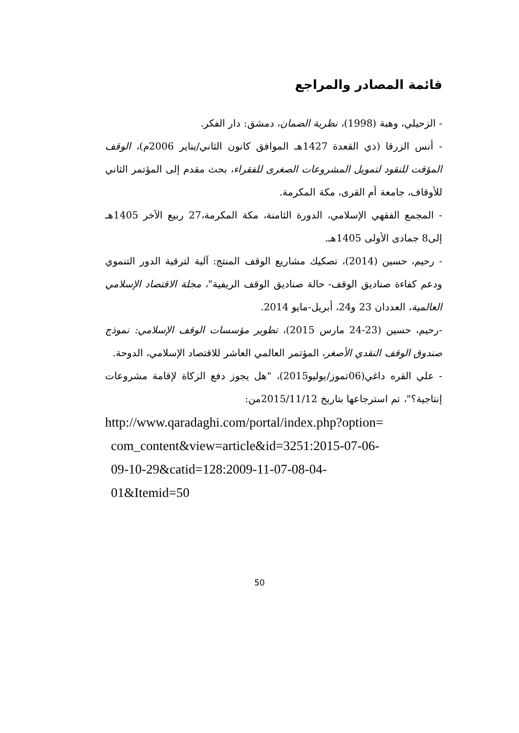قائمة المصادر والمراجع
- الزحيلي، وهبة (1998)، نظرية الضمان، دمشق: دار الفكر.
- أنس الزرقا (ذي القعدة 1427هـ الموافق كانون الثاني/يناير 2006م)، الوقف المؤقت للنقود لتمويل المشروعات الصغرى للفقراء، بحث مقدم إلى المؤتمر الثاني للأوقاف، جامعة أم القرى، مكة المكرمة.
- المجمع الفقهي الإسلامي، الدورة الثامنة، مكة المكرمة،27 ربيع الآخر 1405هـ إلى8 جمادى الأولى 1405هـ.
- رحيم، حسين (2014)، تصكيك مشاريع الوقف المنتج: آلية لترقية الدور التنموي ودعم كفاءة صناديق الوقف- حالة صناديق الوقف الريفية"، مجلة الاقتصاد الإسلامي العالمية، العددان 23 و24، أبريل-مايو 2014.
-رحيم، حسين (23-24 مارس 2015)، تطوير مؤسسات الوقف الإسلامي: نموذج صندوق الوقف النقدي الأصغر، المؤتمر العالمي العاشر للاقتصاد الإسلامي، الدوحة.
- علي القره داغي(06تموز/يوليو2015)، "هل يجوز دفع الزكاة لإقامة مشروعات إنتاجية؟"، تم استرجاعها بتاريخ 2015/11/12من:
http://www.qaradaghi.com/portal/index.php?option=
com_content&view=article&id=3251:2015-07-06-
09-10-29&catid=128:2009-11-07-08-04-
01&Itemid=50
50